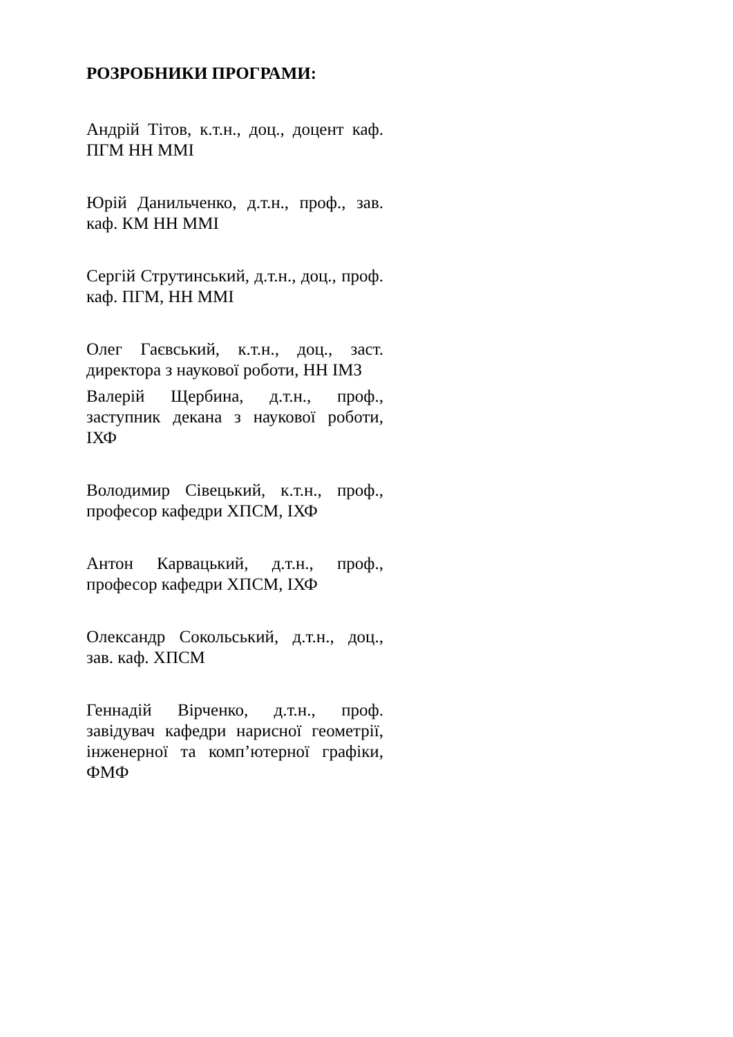РОЗРОБНИКИ ПРОГРАМИ:
Андрій Тітов, к.т.н., доц., доцент каф. ПГМ НН ММІ
Юрій Данильченко, д.т.н., проф., зав. каф. КМ НН ММІ
Сергій Струтинський, д.т.н., доц., проф. каф. ПГМ, НН ММІ
Олег Гаєвський, к.т.н., доц., заст. директора з наукової роботи, НН ІМЗ
Валерій Щербина, д.т.н., проф., заступник декана з наукової роботи, ІХФ
Володимир Сівецький, к.т.н., проф., професор кафедри ХПСМ, ІХФ
Антон Карвацький, д.т.н., проф., професор кафедри ХПСМ, ІХФ
Олександр Сокольський, д.т.н., доц., зав. каф. ХПСМ
Геннадій Вірченко, д.т.н., проф. завідувач кафедри нарисної геометрії, інженерної та комп’ютерної графіки, ФМФ